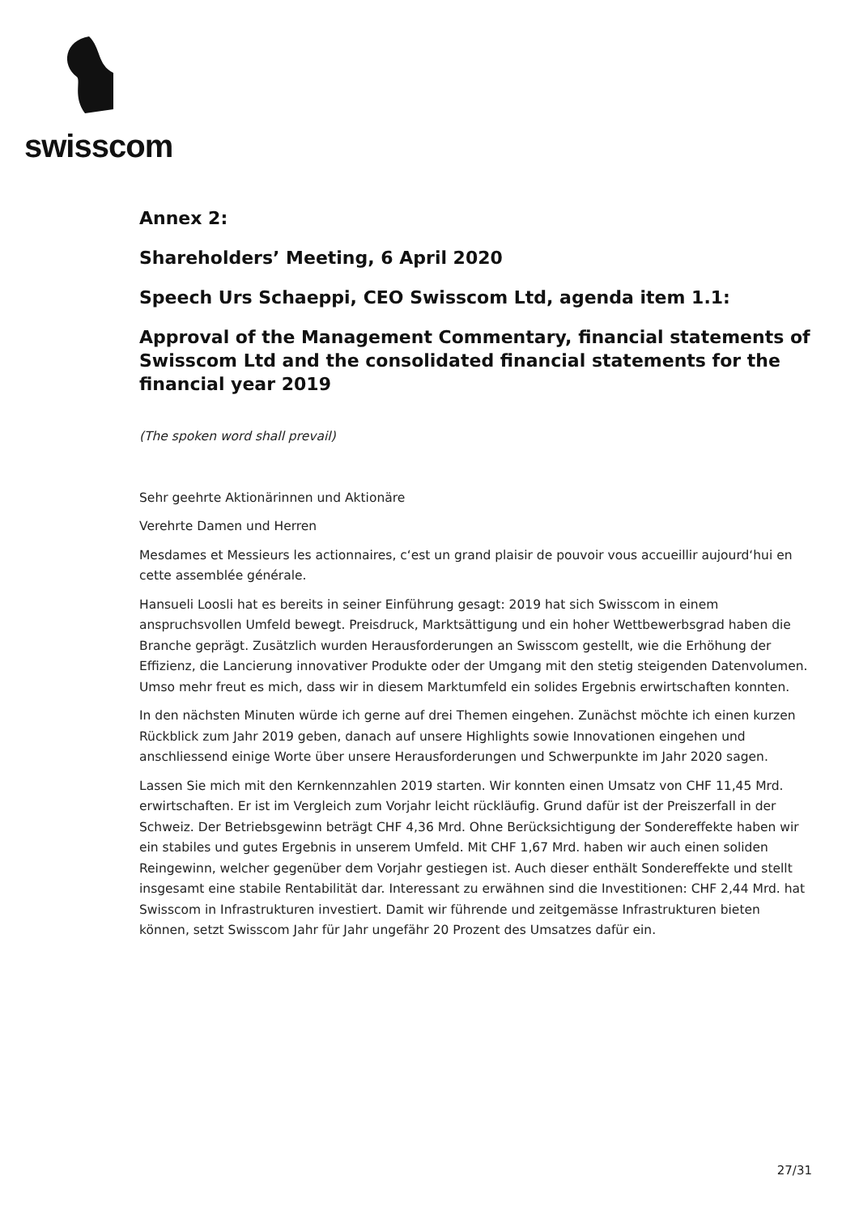swisscom
Annex 2:
Shareholders’ Meeting, 6 April 2020
Speech Urs Schaeppi, CEO Swisscom Ltd, agenda item 1.1:
Approval of the Management Commentary, financial statements of Swisscom Ltd and the consolidated financial statements for the financial year 2019
(The spoken word shall prevail)
Sehr geehrte Aktionärinnen und Aktionäre
Verehrte Damen und Herren
Mesdames et Messieurs les actionnaires, c‘est un grand plaisir de pouvoir vous accueillir aujourd‘hui en cette assemblée générale.
Hansueli Loosli hat es bereits in seiner Einführung gesagt: 2019 hat sich Swisscom in einem anspruchsvollen Umfeld bewegt. Preisdruck, Marktsättigung und ein hoher Wettbewerbsgrad haben die Branche geprägt. Zusätzlich wurden Herausforderungen an Swisscom gestellt, wie die Erhöhung der Effizienz, die Lancierung innovativer Produkte oder der Umgang mit den stetig steigenden Datenvolumen. Umso mehr freut es mich, dass wir in diesem Marktumfeld ein solides Ergebnis erwirtschaften konnten.
In den nächsten Minuten würde ich gerne auf drei Themen eingehen. Zunächst möchte ich einen kurzen Rückblick zum Jahr 2019 geben, danach auf unsere Highlights sowie Innovationen eingehen und anschliessend einige Worte über unsere Herausforderungen und Schwerpunkte im Jahr 2020 sagen.
Lassen Sie mich mit den Kernkennzahlen 2019 starten. Wir konnten einen Umsatz von CHF 11,45 Mrd. erwirtschaften. Er ist im Vergleich zum Vorjahr leicht rückläufig. Grund dafür ist der Preiszerfall in der Schweiz. Der Betriebsgewinn beträgt CHF 4,36 Mrd. Ohne Berücksichtigung der Sondereffekte haben wir ein stabiles und gutes Ergebnis in unserem Umfeld. Mit CHF 1,67 Mrd. haben wir auch einen soliden Reingewinn, welcher gegenüber dem Vorjahr gestiegen ist. Auch dieser enthält Sondereffekte und stellt insgesamt eine stabile Rentabilität dar. Interessant zu erwähnen sind die Investitionen: CHF 2,44 Mrd. hat Swisscom in Infrastrukturen investiert. Damit wir führende und zeitgemässe Infrastrukturen bieten können, setzt Swisscom Jahr für Jahr ungefähr 20 Prozent des Umsatzes dafür ein.
27/31